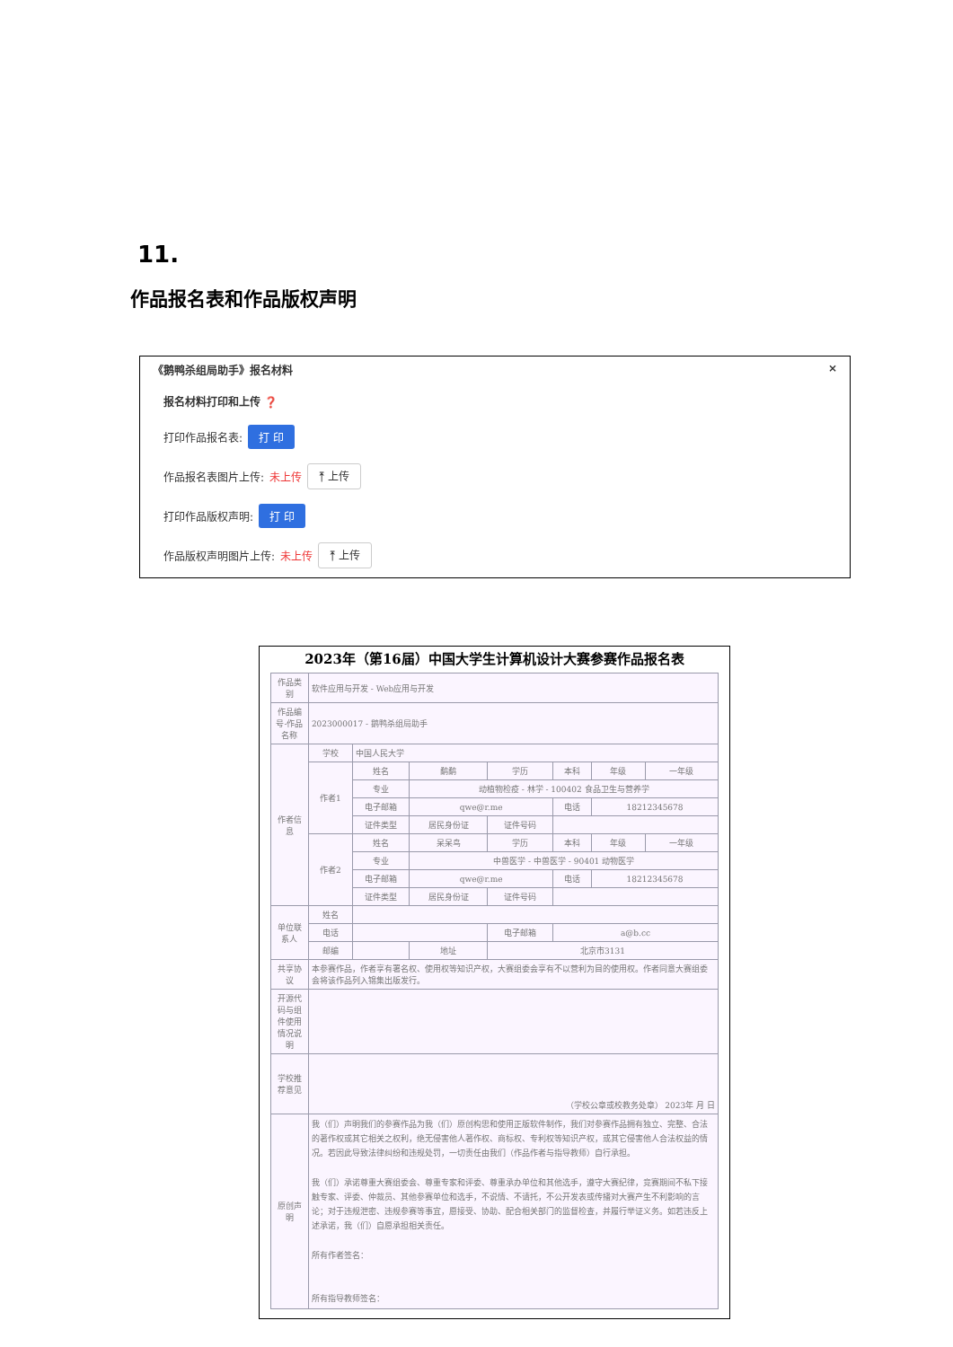11.
作品报名表和作品版权声明
《鹅鸭杀组局助手》报名材料 ×
报名材料打印和上传 ❓
打印作品报名表: 打 印
作品报名表图片上传: 未上传 ⤒ 上传
打印作品版权声明: 打 印
作品版权声明图片上传: 未上传 ⤒ 上传
2023年（第16届）中国大学生计算机设计大赛参赛作品报名表
| 作品类别 | 软件应用与开发 - Web应用与开发 | | | | | | |
| 作品编号-作品名称 | 2023000017 - 鹅鸭杀组局助手 | | | | | | |
| 作者信息 | 学校 | 中国人民大学 | | | | | |
| | 作者1 | 姓名 | 鹬鹬 | 学历 | 本科 | 年级 | 一年级 |
| | | 专业 | 动植物检疫 - 林学 - 100402 食品卫生与营养学 | | | | |
| | | 电子邮箱 | qwe@r.me | | 电话 | 18212345678 | |
| | | 证件类型 | 居民身份证 | 证件号码 | | | |
| | 作者2 | 姓名 | 呆呆鸟 | 学历 | 本科 | 年级 | 一年级 |
| | | 专业 | 中兽医学 - 中兽医学 - 90401 动物医学 | | | | |
| | | 电子邮箱 | qwe@r.me | | 电话 | 18212345678 | |
| | | 证件类型 | 居民身份证 | 证件号码 | | | |
| 单位联系人 | 姓名 | | | | | | |
| | 电话 | | | 电子邮箱 | a@b.cc | | |
| | 邮编 | | 地址 | 北京市3131 | | | |
| 共享协议 | 本参赛作品，作者享有署名权、使用权等知识产权，大赛组委会享有不以营利为目的使用权。作者同意大赛组委会将该作品列入锦集出版发行。 | | | | | | |
| 开源代码与组件使用情况说明 | | | | | | | |
| 学校推荐意见 | （学校公章或校教务处章） 2023年 月 日 | | | | | | |
| 原创声明 | 我（们）声明我们的参赛作品为我（们）原创构思和使用正版软件制作，我们对参赛作品拥有独立、完整、合法的著作权或其它相关之权利，绝无侵害他人著作权、商标权、专利权等知识产权，或其它侵害他人合法权益的情况。若因此导致法律纠纷和违规处罚，一切责任由我们（作品作者与指导教师）自行承担。 我（们）承诺尊重大赛组委会、尊重专家和评委、尊重承办单位和其他选手，遵守大赛纪律，竞赛期间不私下接触专家、评委、仲裁员、其他参赛单位和选手，不说情、不请托，不公开发表或传播对大赛产生不利影响的言论；对于违规泄密、违规参赛等事宜，愿接受、协助、配合相关部门的监督检查，并履行举证义务。如若违反上述承诺，我（们）自愿承担相关责任。 所有作者签名： 所有指导教师签名： | | | | | | |